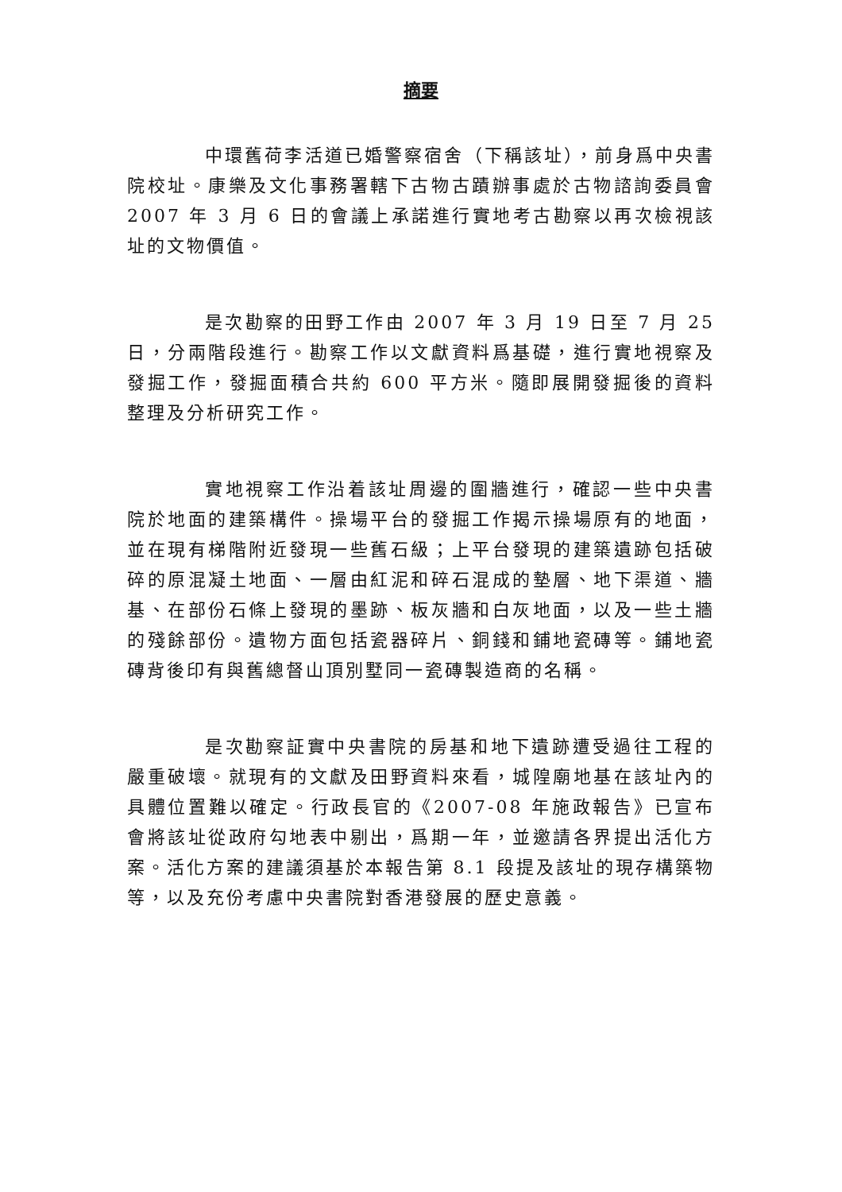摘要
中環舊荷李活道已婚警察宿舍（下稱該址），前身爲中央書院校址。康樂及文化事務署轄下古物古蹟辦事處於古物諮詢委員會 2007 年 3 月 6 日的會議上承諾進行實地考古勘察以再次檢視該址的文物價值。
是次勘察的田野工作由 2007 年 3 月 19 日至 7 月 25 日，分兩階段進行。勘察工作以文獻資料爲基礎，進行實地視察及發掘工作，發掘面積合共約 600 平方米。隨即展開發掘後的資料整理及分析研究工作。
實地視察工作沿着該址周邊的圍牆進行，確認一些中央書院於地面的建築構件。操場平台的發掘工作揭示操場原有的地面，並在現有梯階附近發現一些舊石級；上平台發現的建築遺跡包括破碎的原混凝土地面、一層由紅泥和碎石混成的墊層、地下渠道、牆基、在部份石條上發現的墨跡、板灰牆和白灰地面，以及一些土牆的殘餘部份。遺物方面包括瓷器碎片、銅錢和鋪地瓷磚等。鋪地瓷磚背後印有與舊總督山頂別墅同一瓷磚製造商的名稱。
是次勘察証實中央書院的房基和地下遺跡遭受過往工程的嚴重破壞。就現有的文獻及田野資料來看，城隍廟地基在該址內的具體位置難以確定。行政長官的《2007-08 年施政報告》已宣布會將該址從政府勾地表中剔出，爲期一年，並邀請各界提出活化方案。活化方案的建議須基於本報告第 8.1 段提及該址的現存構築物等，以及充份考慮中央書院對香港發展的歷史意義。